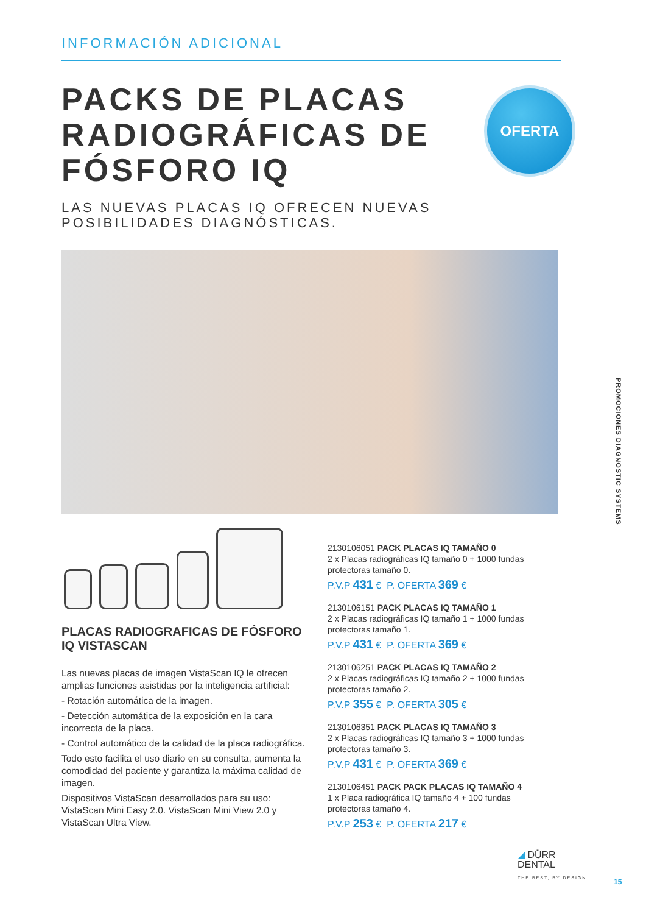INFORMACIÓN ADICIONAL
PACKS DE PLACAS RADIOGRÁFICAS DE FÓSFORO IQ
LAS NUEVAS PLACAS IQ OFRECEN NUEVAS POSIBILIDADES DIAGNÓSTICAS.
OFERTA
PLACAS RADIOGRAFICAS DE FÓSFORO IQ VISTASCAN
Las nuevas placas de imagen VistaScan IQ le ofrecen amplias funciones asistidas por la inteligencia artificial:
- Rotación automática de la imagen.
- Detección automática de la exposición en la cara incorrecta de la placa.
- Control automático de la calidad de la placa radiográfica.
Todo esto facilita el uso diario en su consulta, aumenta la comodidad del paciente y garantiza la máxima calidad de imagen.
Dispositivos VistaScan desarrollados para su uso: VistaScan Mini Easy 2.0. VistaScan Mini View 2.0 y VistaScan Ultra View.
2130106051 PACK PLACAS IQ TAMAÑO 0
2 x Placas radiográficas IQ tamaño 0 + 1000 fundas protectoras tamaño 0.
P.V.P 431 € P. OFERTA 369 €
2130106151 PACK PLACAS IQ TAMAÑO 1
2 x Placas radiográficas IQ tamaño 1 + 1000 fundas protectoras tamaño 1.
P.V.P 431 € P. OFERTA 369 €
2130106251 PACK PLACAS IQ TAMAÑO 2
2 x Placas radiográficas IQ tamaño 2 + 1000 fundas protectoras tamaño 2.
P.V.P 355 € P. OFERTA 305 €
2130106351 PACK PLACAS IQ TAMAÑO 3
2 x Placas radiográficas IQ tamaño 3 + 1000 fundas protectoras tamaño 3.
P.V.P 431 € P. OFERTA 369 €
2130106451 PACK PACK PLACAS IQ TAMAÑO 4
1 x Placa radiográfica IQ tamaño 4 + 100 fundas protectoras tamaño 4.
P.V.P 253 € P. OFERTA 217 €
PROMOCIONES DIAGNOSTIC SYSTEMS
◢ DÜRR
DENTAL
THE BEST, BY DESIGN
15